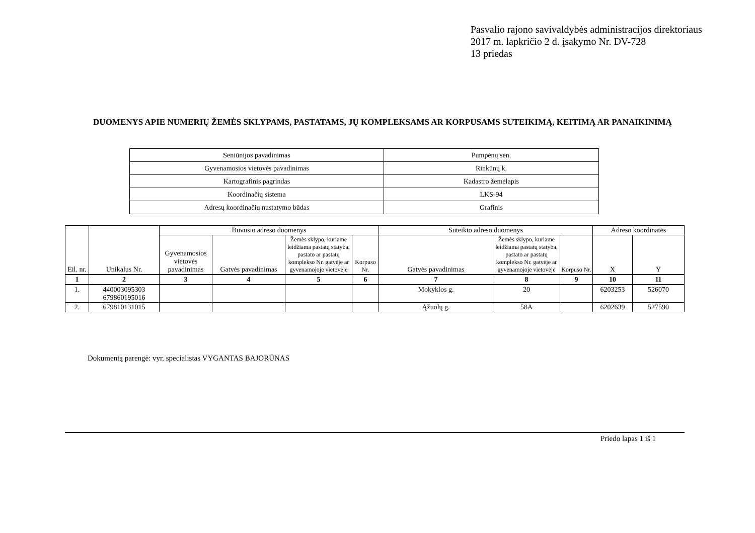Pasvalio rajono savivaldybės administracijos direktoriaus
2017 m. lapkričio 2 d. įsakymo Nr. DV-728
13 priedas
DUOMENYS APIE NUMERIŲ ŽEMĖS SKLYPAMS, PASTATAMS, JŲ KOMPLEKSAMS AR KORPUSAMS SUTEIKIMĄ, KEITIMĄ AR PANAIKINIMĄ
| Seniūnijos pavadinimas | Pumpėnų sen. |
| Gyvenamosios vietovės pavadinimas | Rinkūnų k. |
| Kartografinis pagrindas | Kadastro žemėlapis |
| Koordinačių sistema | LKS-94 |
| Adresų koordinačių nustatymo būdas | Grafinis |
| Eil. nr. | Unikalus Nr. | Buvusio adreso duomenys | | | | Suteikto adreso duomenys | | | Adreso koordinatės | |
| --- | --- | --- | --- | --- | --- | --- | --- | --- | --- | --- |
| | | Gyvenamosios vietovės pavadinimas | Gatvės pavadinimas | Žemės sklypo, kuriame leidžiama pastatų statyba, pastato ar pastatų komplekso Nr. gatvėje ar gyvenamojoje vietovėje | Korpuso Nr. | Gatvės pavadinimas | Žemės sklypo, kuriame leidžiama pastatų statyba, pastato ar pastatų komplekso Nr. gatvėje ar gyvenamojoje vietovėje | Korpuso Nr. | X | Y |
| 1 | 2 | 3 | 4 | 5 | 6 | 7 | 8 | 9 | 10 | 11 |
| 1. | 440003095303 679860195016 | | | | | Mokyklos g. | 20 | | 6203253 | 526070 |
| 2. | 679810131015 | | | | | Ąžuolų g. | 58A | | 6202639 | 527590 |
Dokumentą parengė: vyr. specialistas VYGANTAS BAJORŪNAS
Priedo lapas 1 iš 1